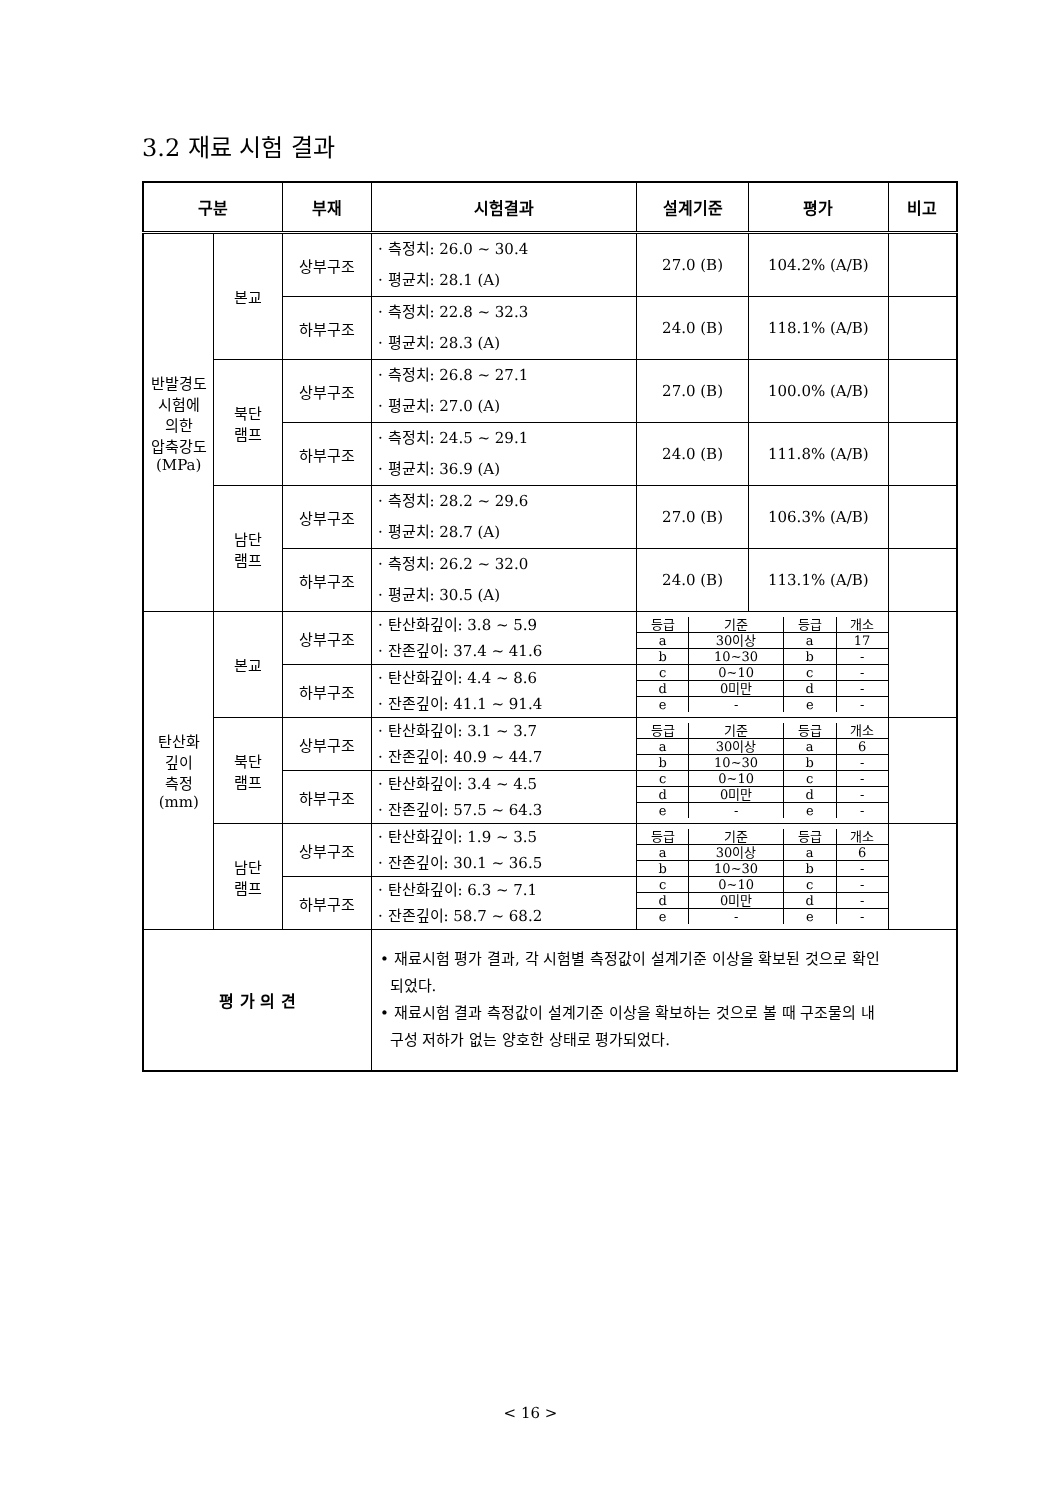3.2 재료 시험 결과
| 구분 | | 부재 | 시험결과 | 설계기준 | 평가 | 비고 |
| --- | --- | --- | --- | --- | --- | --- |
| 반발경도 시험에 의한 압축강도 (MPa) | 본교 | 상부구조 | · 측정치: 26.0 ~ 30.4 · 평균치: 28.1 (A) | 27.0 (B) | 104.2% (A/B) | |
| | | 하부구조 | · 측정치: 22.8 ~ 32.3 · 평균치: 28.3 (A) | 24.0 (B) | 118.1% (A/B) | |
| | 북단 램프 | 상부구조 | · 측정치: 26.8 ~ 27.1 · 평균치: 27.0 (A) | 27.0 (B) | 100.0% (A/B) | |
| | | 하부구조 | · 측정치: 24.5 ~ 29.1 · 평균치: 36.9 (A) | 24.0 (B) | 111.8% (A/B) | |
| | 남단 램프 | 상부구조 | · 측정치: 28.2 ~ 29.6 · 평균치: 28.7 (A) | 27.0 (B) | 106.3% (A/B) | |
| | | 하부구조 | · 측정치: 26.2 ~ 32.0 · 평균치: 30.5 (A) | 24.0 (B) | 113.1% (A/B) | |
| 탄산화 깊이 측정 (mm) | 본교 | 상부구조 | · 탄산화깊이: 3.8 ~ 5.9 · 잔존깊이: 37.4 ~ 41.6 | / 등급 / 기준 / 등급 / 개소 / / a / 30이상 / a / 17 / / b / 10~30 / b / - / / c / 0~10 / c / - / / d / 0미만 / d / - / / e / - / e / - / | | |
| | | 하부구조 | · 탄산화깊이: 4.4 ~ 8.6 · 잔존깊이: 41.1 ~ 91.4 | | | |
| | 북단 램프 | 상부구조 | · 탄산화깊이: 3.1 ~ 3.7 · 잔존깊이: 40.9 ~ 44.7 | / 등급 / 기준 / 등급 / 개소 / / a / 30이상 / a / 6 / / b / 10~30 / b / - / / c / 0~10 / c / - / / d / 0미만 / d / - / / e / - / e / - / | | |
| | | 하부구조 | · 탄산화깊이: 3.4 ~ 4.5 · 잔존깊이: 57.5 ~ 64.3 | | | |
| | 남단 램프 | 상부구조 | · 탄산화깊이: 1.9 ~ 3.5 · 잔존깊이: 30.1 ~ 36.5 | / 등급 / 기준 / 등급 / 개소 / / a / 30이상 / a / 6 / / b / 10~30 / b / - / / c / 0~10 / c / - / / d / 0미만 / d / - / / e / - / e / - / | | |
| | | 하부구조 | · 탄산화깊이: 6.3 ~ 7.1 · 잔존깊이: 58.7 ~ 68.2 | | | |
| 평 가 의 견 | | | • 재료시험 평가 결과, 각 시험별 측정값이 설계기준 이상을 확보된 것으로 확인 되었다. • 재료시험 결과 측정값이 설계기준 이상을 확보하는 것으로 볼 때 구조물의 내 구성 저하가 없는 양호한 상태로 평가되었다. | | | |
< 16 >